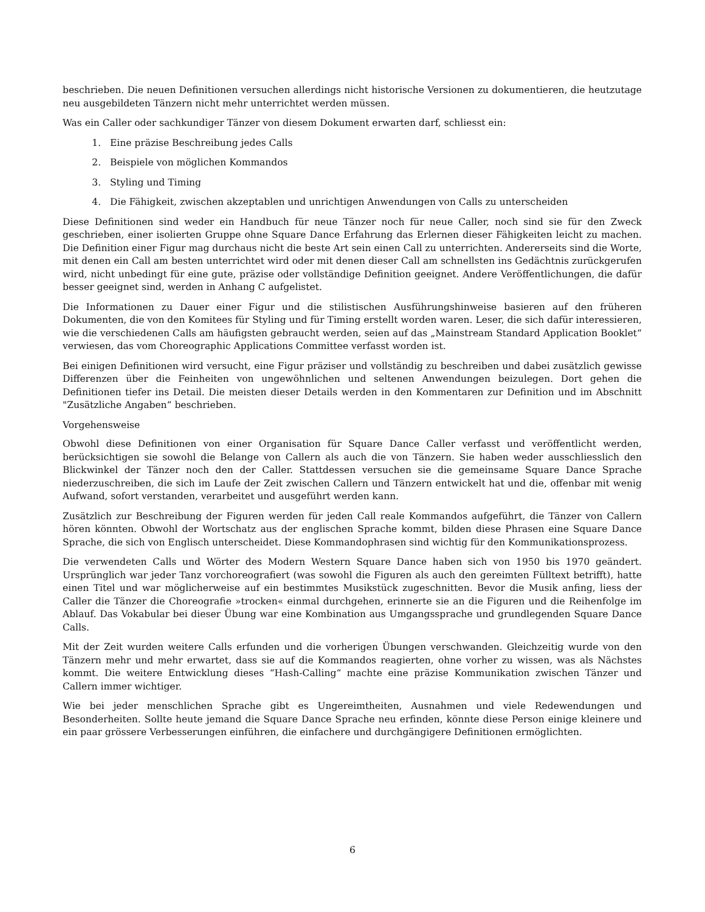beschrieben. Die neuen Definitionen versuchen allerdings nicht historische Versionen zu dokumentieren, die heutzutage neu ausgebildeten Tänzern nicht mehr unterrichtet werden müssen.
Was ein Caller oder sachkundiger Tänzer von diesem Dokument erwarten darf, schliesst ein:
1. Eine präzise Beschreibung jedes Calls
2. Beispiele von möglichen Kommandos
3. Styling und Timing
4. Die Fähigkeit, zwischen akzeptablen und unrichtigen Anwendungen von Calls zu unterscheiden
Diese Definitionen sind weder ein Handbuch für neue Tänzer noch für neue Caller, noch sind sie für den Zweck geschrieben, einer isolierten Gruppe ohne Square Dance Erfahrung das Erlernen dieser Fähigkeiten leicht zu machen. Die Definition einer Figur mag durchaus nicht die beste Art sein einen Call zu unterrichten. Andererseits sind die Worte, mit denen ein Call am besten unterrichtet wird oder mit denen dieser Call am schnellsten ins Gedächtnis zurückgerufen wird, nicht unbedingt für eine gute, präzise oder vollständige Definition geeignet. Andere Veröffentlichungen, die dafür besser geeignet sind, werden in Anhang C aufgelistet.
Die Informationen zu Dauer einer Figur und die stilistischen Ausführungshinweise basieren auf den früheren Dokumenten, die von den Komitees für Styling und für Timing erstellt worden waren. Leser, die sich dafür interessieren, wie die verschiedenen Calls am häufigsten gebraucht werden, seien auf das „Mainstream Standard Application Booklet“ verwiesen, das vom Choreographic Applications Committee verfasst worden ist.
Bei einigen Definitionen wird versucht, eine Figur präziser und vollständig zu beschreiben und dabei zusätzlich gewisse Differenzen über die Feinheiten von ungewöhnlichen und seltenen Anwendungen beizulegen. Dort gehen die Definitionen tiefer ins Detail. Die meisten dieser Details werden in den Kommentaren zur Definition und im Abschnitt "Zusätzliche Angaben“ beschrieben.
Vorgehensweise
Obwohl diese Definitionen von einer Organisation für Square Dance Caller verfasst und veröffentlicht werden, berücksichtigen sie sowohl die Belange von Callern als auch die von Tänzern. Sie haben weder ausschliesslich den Blickwinkel der Tänzer noch den der Caller. Stattdessen versuchen sie die gemeinsame Square Dance Sprache niederzuschreiben, die sich im Laufe der Zeit zwischen Callern und Tänzern entwickelt hat und die, offenbar mit wenig Aufwand, sofort verstanden, verarbeitet und ausgeführt werden kann.
Zusätzlich zur Beschreibung der Figuren werden für jeden Call reale Kommandos aufgeführt, die Tänzer von Callern hören könnten. Obwohl der Wortschatz aus der englischen Sprache kommt, bilden diese Phrasen eine Square Dance Sprache, die sich von Englisch unterscheidet. Diese Kommandophrasen sind wichtig für den Kommunikationsprozess.
Die verwendeten Calls und Wörter des Modern Western Square Dance haben sich von 1950 bis 1970 geändert. Ursprünglich war jeder Tanz vorchoreografiert (was sowohl die Figuren als auch den gereimten Fülltext betrifft), hatte einen Titel und war möglicherweise auf ein bestimmtes Musikstück zugeschnitten. Bevor die Musik anfing, liess der Caller die Tänzer die Choreografie »trocken« einmal durchgehen, erinnerte sie an die Figuren und die Reihenfolge im Ablauf. Das Vokabular bei dieser Übung war eine Kombination aus Umgangssprache und grundlegenden Square Dance Calls.
Mit der Zeit wurden weitere Calls erfunden und die vorherigen Übungen verschwanden. Gleichzeitig wurde von den Tänzern mehr und mehr erwartet, dass sie auf die Kommandos reagierten, ohne vorher zu wissen, was als Nächstes kommt. Die weitere Entwicklung dieses “Hash-Calling“ machte eine präzise Kommunikation zwischen Tänzer und Callern immer wichtiger.
Wie bei jeder menschlichen Sprache gibt es Ungereimtheiten, Ausnahmen und viele Redewendungen und Besonderheiten. Sollte heute jemand die Square Dance Sprache neu erfinden, könnte diese Person einige kleinere und ein paar grössere Verbesserungen einführen, die einfachere und durchgängigere Definitionen ermöglichten.
6